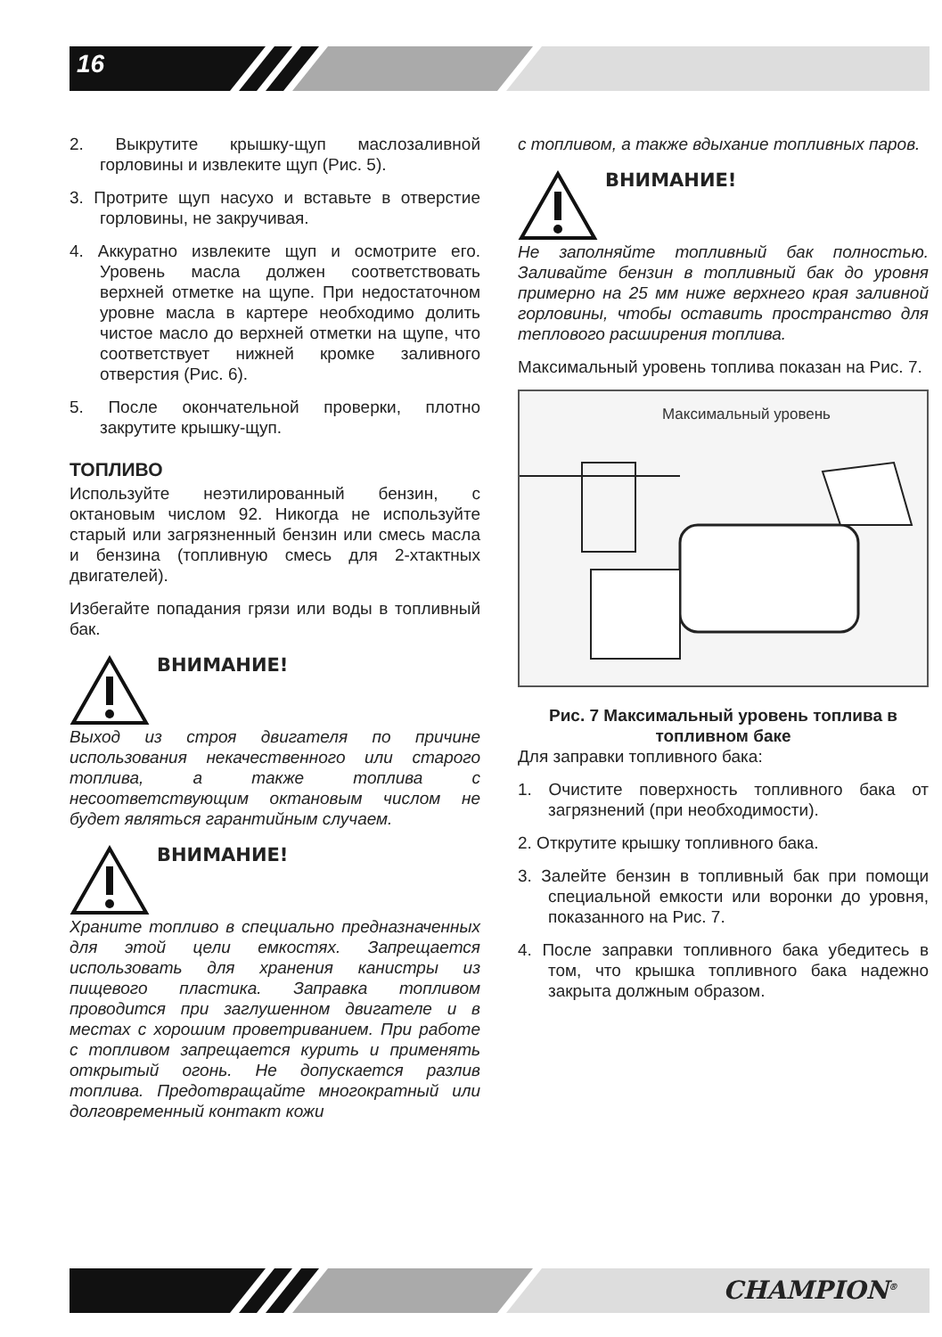16
2. Выкрутите крышку-щуп маслозаливной горловины и извлеките щуп (Рис. 5).
3. Протрите щуп насухо и вставьте в отверстие горловины, не закручивая.
4. Аккуратно извлеките щуп и осмотрите его. Уровень масла должен соответствовать верхней отметке на щупе. При недостаточном уровне масла в картере необходимо долить чистое масло до верхней отметки на щупе, что соответствует нижней кромке заливного отверстия (Рис. 6).
5. После окончательной проверки, плотно закрутите крышку-щуп.
ТОПЛИВО
Используйте неэтилированный бензин, с октановым числом 92. Никогда не используйте старый или загрязненный бензин или смесь масла и бензина (топливную смесь для 2-хтактных двигателей).
Избегайте попадания грязи или воды в топливный бак.
ВНИМАНИЕ!
Выход из строя двигателя по причине использования некачественного или старого топлива, а также топлива с несоответствующим октановым числом не будет являться гарантийным случаем.
ВНИМАНИЕ!
Храните топливо в специально предназначенных для этой цели емкостях. Запрещается использовать для хранения канистры из пищевого пластика. Заправка топливом проводится при заглушенном двигателе и в местах с хорошим проветриванием. При работе с топливом запрещается курить и применять открытый огонь. Не допускается разлив топлива. Предотвращайте многократный или долговременный контакт кожи
с топливом, а также вдыхание топливных паров.
ВНИМАНИЕ!
Не заполняйте топливный бак полностью. Заливайте бензин в топливный бак до уровня примерно на 25 мм ниже верхнего края заливной горловины, чтобы оставить пространство для теплового расширения топлива.
Максимальный уровень топлива показан на Рис. 7.
Максимальный уровень
Рис. 7 Максимальный уровень топлива в топливном баке
Для заправки топливного бака:
1. Очистите поверхность топливного бака от загрязнений (при необходимости).
2. Открутите крышку топливного бака.
3. Залейте бензин в топливный бак при помощи специальной емкости или воронки до уровня, показанного на Рис. 7.
4. После заправки топливного бака убедитесь в том, что крышка топливного бака надежно закрыта должным образом.
CHAMPION<sup>®</sup>